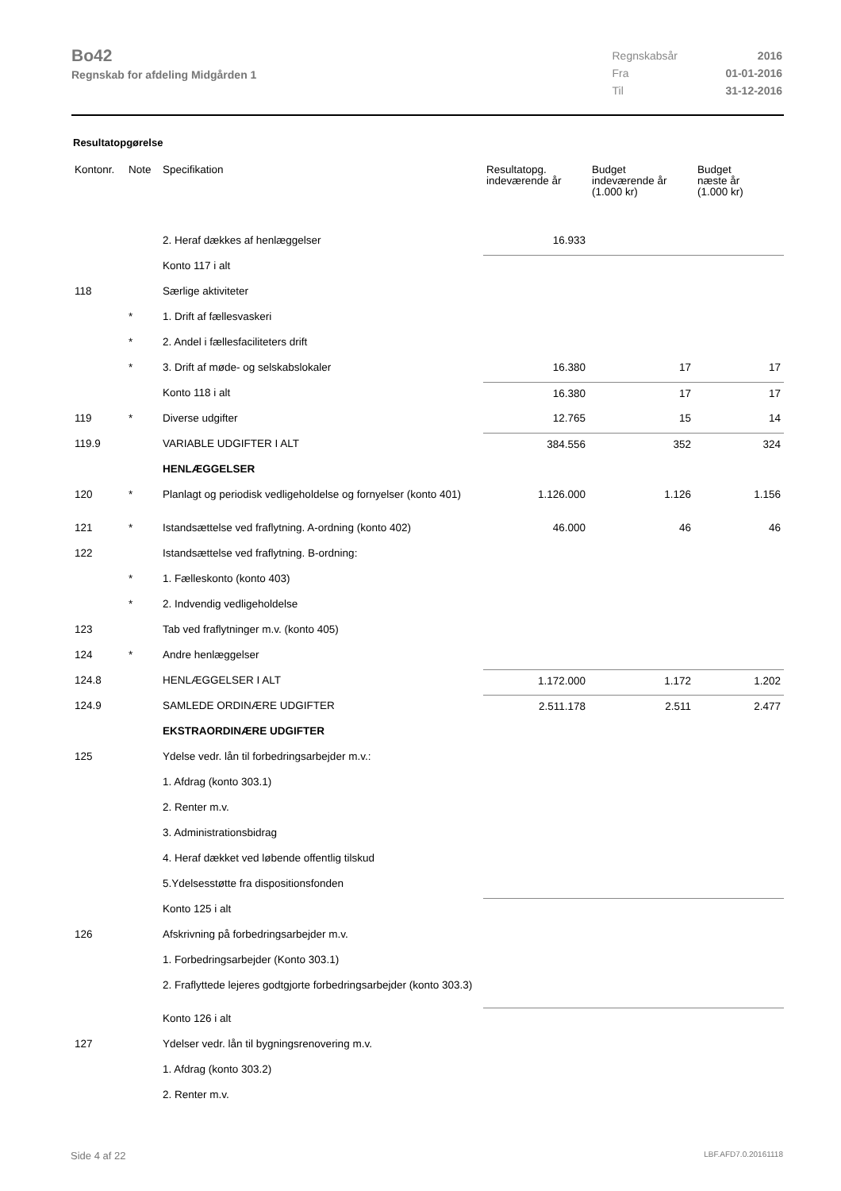Bo42
Regnskab for afdeling Midgården 1
| Regnskabsår | 2016 |
| Fra | 01-01-2016 |
| Til | 31-12-2016 |
Resultatopgørelse
| Kontonr. | Note | Specifikation | Resultatopg. indeværende år | Budget indeværende år (1.000 kr) | Budget næste år (1.000 kr) |
| --- | --- | --- | --- | --- | --- |
| | | 2. Heraf dækkes af henlæggelser | 16.933 | | |
| | | Konto 117 i alt | | | |
| 118 | | Særlige aktiviteter | | | |
| | * | 1. Drift af fællesvaskeri | | | |
| | * | 2. Andel i fællesfaciliteters drift | | | |
| | * | 3. Drift af møde- og selskabslokaler | 16.380 | 17 | 17 |
| | | Konto 118 i alt | 16.380 | 17 | 17 |
| 119 | * | Diverse udgifter | 12.765 | 15 | 14 |
| 119.9 | | VARIABLE UDGIFTER I ALT | 384.556 | 352 | 324 |
| | | HENLÆGGELSER | | | |
| 120 | * | Planlagt og periodisk vedligeholdelse og fornyelser (konto 401) | 1.126.000 | 1.126 | 1.156 |
| 121 | * | Istandsættelse ved fraflytning. A-ordning (konto 402) | 46.000 | 46 | 46 |
| 122 | | Istandsættelse ved fraflytning. B-ordning: | | | |
| | * | 1. Fælleskonto (konto 403) | | | |
| | * | 2. Indvendig vedligeholdelse | | | |
| 123 | | Tab ved fraflytninger m.v. (konto 405) | | | |
| 124 | * | Andre henlæggelser | | | |
| 124.8 | | HENLÆGGELSER I ALT | 1.172.000 | 1.172 | 1.202 |
| 124.9 | | SAMLEDE ORDINÆRE UDGIFTER | 2.511.178 | 2.511 | 2.477 |
| | | EKSTRAORDINÆRE UDGIFTER | | | |
| 125 | | Ydelse vedr. lån til forbedringsarbejder m.v.: | | | |
| | | 1. Afdrag (konto 303.1) | | | |
| | | 2. Renter m.v. | | | |
| | | 3. Administrationsbidrag | | | |
| | | 4. Heraf dækket ved løbende offentlig tilskud | | | |
| | | 5.Ydelsesstøtte fra dispositionsfonden | | | |
| | | Konto 125 i alt | | | |
| 126 | | Afskrivning på forbedringsarbejder m.v. | | | |
| | | 1. Forbedringsarbejder (Konto 303.1) | | | |
| | | 2. Fraflyttede lejeres godtgjorte forbedringsarbejder (konto 303.3) | | | |
| | | Konto 126 i alt | | | |
| 127 | | Ydelser vedr. lån til bygningsrenovering m.v. | | | |
| | | 1. Afdrag (konto 303.2) | | | |
| | | 2. Renter m.v. | | | |
Side 4 af 22 LBF.AFD7.0.20161118